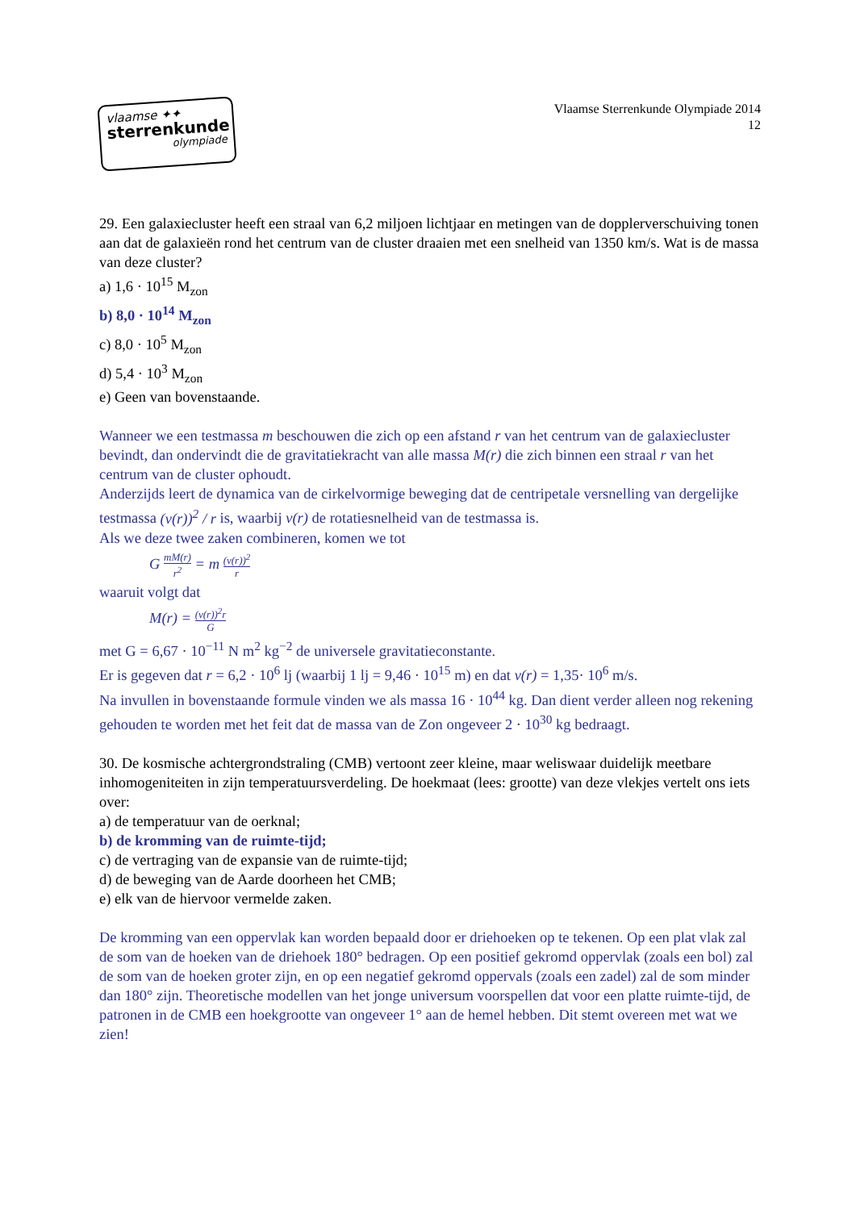vlaamse ✦✦
sterrenkunde
olympiade
Vlaamse Sterrenkunde Olympiade 2014
12
29. Een galaxiecluster heeft een straal van 6,2 miljoen lichtjaar en metingen van de dopplerverschuiving tonen aan dat de galaxieën rond het centrum van de cluster draaien met een snelheid van 1350 km/s. Wat is de massa van deze cluster?
a) 1,6 · 10<sup>15</sup> M<sub>zon</sub>
b) 8,0 · 10<sup>14</sup> M<sub>zon</sub>
c) 8,0 · 10<sup>5</sup> M<sub>zon</sub>
d) 5,4 · 10<sup>3</sup> M<sub>zon</sub>
e) Geen van bovenstaande.
Wanneer we een testmassa m beschouwen die zich op een afstand r van het centrum van de galaxiecluster bevindt, dan ondervindt die de gravitatiekracht van alle massa M(r) die zich binnen een straal r van het centrum van de cluster ophoudt.
Anderzijds leert de dynamica van de cirkelvormige beweging dat de centripetale versnelling van dergelijke testmassa (v(r))<sup>2</sup> / r is, waarbij v(r) de rotatiesnelheid van de testmassa is.
Als we deze twee zaken combineren, komen we tot
G mM(r) r<sup>2</sup> = m (v(r))<sup>2</sup> r
waaruit volgt dat
M(r) = (v(r))<sup>2</sup>r G
met G = 6,67 · 10<sup>−11</sup> N m<sup>2</sup> kg<sup>−2</sup> de universele gravitatieconstante.
Er is gegeven dat r = 6,2 · 10<sup>6</sup> lj (waarbij 1 lj = 9,46 · 10<sup>15</sup> m) en dat v(r) = 1,35· 10<sup>6</sup> m/s.
Na invullen in bovenstaande formule vinden we als massa 16 · 10<sup>44</sup> kg. Dan dient verder alleen nog rekening gehouden te worden met het feit dat de massa van de Zon ongeveer 2 · 10<sup>30</sup> kg bedraagt.
30. De kosmische achtergrondstraling (CMB) vertoont zeer kleine, maar weliswaar duidelijk meetbare inhomogeniteiten in zijn temperatuursverdeling. De hoekmaat (lees: grootte) van deze vlekjes vertelt ons iets over:
a) de temperatuur van de oerknal;
b) de kromming van de ruimte-tijd;
c) de vertraging van de expansie van de ruimte-tijd;
d) de beweging van de Aarde doorheen het CMB;
e) elk van de hiervoor vermelde zaken.
De kromming van een oppervlak kan worden bepaald door er driehoeken op te tekenen. Op een plat vlak zal de som van de hoeken van de driehoek 180° bedragen. Op een positief gekromd oppervlak (zoals een bol) zal de som van de hoeken groter zijn, en op een negatief gekromd oppervals (zoals een zadel) zal de som minder dan 180° zijn. Theoretische modellen van het jonge universum voorspellen dat voor een platte ruimte-tijd, de patronen in de CMB een hoekgrootte van ongeveer 1° aan de hemel hebben. Dit stemt overeen met wat we zien!